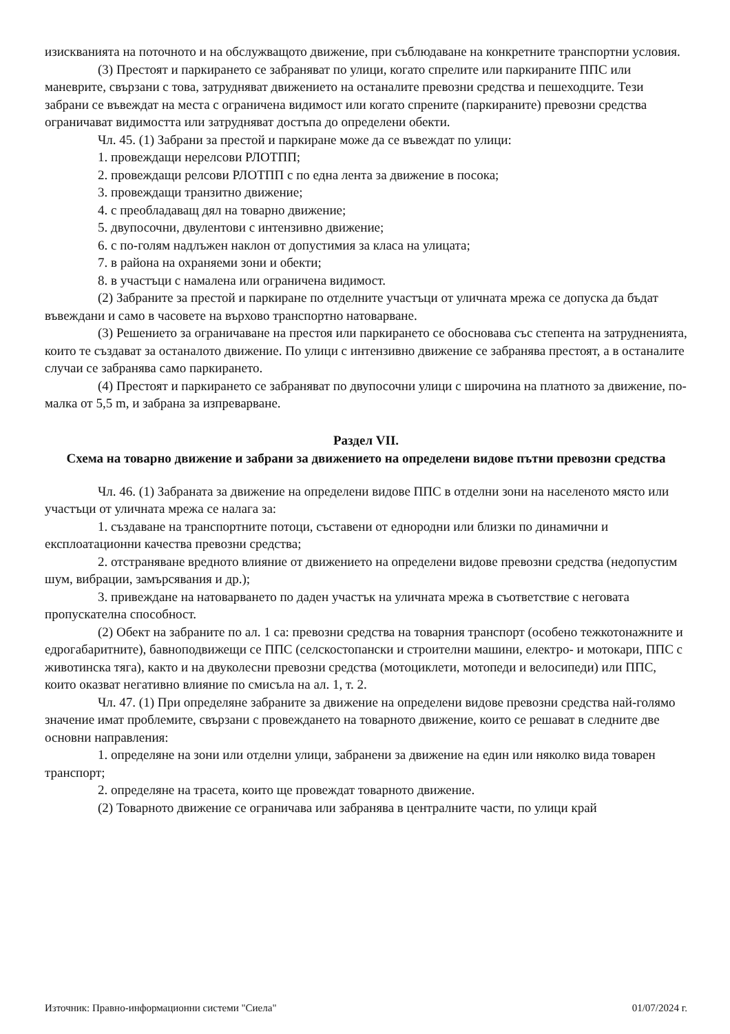изискванията на поточното и на обслужващото движение, при съблюдаване на конкретните транспортни условия.
(3) Престоят и паркирането се забраняват по улици, когато спрелите или паркираните ППС или маневрите, свързани с това, затрудняват движението на останалите превозни средства и пешеходците. Тези забрани се въвеждат на места с ограничена видимост или когато спрените (паркираните) превозни средства ограничават видимостта или затрудняват достъпа до определени обекти.
Чл. 45. (1) Забрани за престой и паркиране може да се въвеждат по улици:
1. провеждащи нерелсови РЛОТПП;
2. провеждащи релсови РЛОТПП с по една лента за движение в посока;
3. провеждащи транзитно движение;
4. с преобладаващ дял на товарно движение;
5. двупосочни, двулентови с интензивно движение;
6. с по-голям надлъжен наклон от допустимия за класа на улицата;
7. в района на охраняеми зони и обекти;
8. в участъци с намалена или ограничена видимост.
(2) Забраните за престой и паркиране по отделните участъци от уличната мрежа се допуска да бъдат въвеждани и само в часовете на върхово транспортно натоварване.
(3) Решението за ограничаване на престоя или паркирането се обосновава със степента на затрудненията, които те създават за останалото движение. По улици с интензивно движение се забранява престоят, а в останалите случаи се забранява само паркирането.
(4) Престоят и паркирането се забраняват по двупосочни улици с широчина на платното за движение, по-малка от 5,5 m, и забрана за изпреварване.
Раздел VII.
Схема на товарно движение и забрани за движението на определени видове пътни превозни средства
Чл. 46. (1) Забраната за движение на определени видове ППС в отделни зони на населеното място или участъци от уличната мрежа се налага за:
1. създаване на транспортните потоци, съставени от еднородни или близки по динамични и експлоатационни качества превозни средства;
2. отстраняване вредното влияние от движението на определени видове превозни средства (недопустим шум, вибрации, замърсявания и др.);
3. привеждане на натоварването по даден участък на уличната мрежа в съответствие с неговата пропускателна способност.
(2) Обект на забраните по ал. 1 са: превозни средства на товарния транспорт (особено тежкотонажните и едрогабаритните), бавноподвижещи се ППС (селскостопански и строителни машини, електро- и мотокари, ППС с животинска тяга), както и на двуколесни превозни средства (мотоциклети, мотопеди и велосипеди) или ППС, които оказват негативно влияние по смисъла на ал. 1, т. 2.
Чл. 47. (1) При определяне забраните за движение на определени видове превозни средства най-голямо значение имат проблемите, свързани с провеждането на товарното движение, които се решават в следните две основни направления:
1. определяне на зони или отделни улици, забранени за движение на един или няколко вида товарен транспорт;
2. определяне на трасета, които ще провеждат товарното движение.
(2) Товарното движение се ограничава или забранява в централните части, по улици край
Източник: Правно-информационни системи "Сиела" 01/07/2024 г.